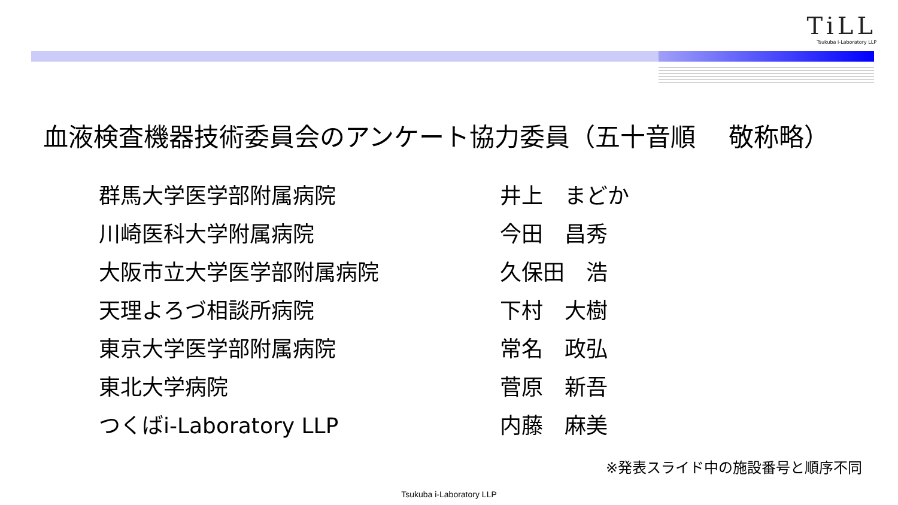TiLL
Tsukuba i-Laboratory LLP
血液検査機器技術委員会のアンケート協力委員（五十音順　 敬称略）
| 群馬大学医学部附属病院 | 井上 まどか |
| 川崎医科大学附属病院 | 今田 昌秀 |
| 大阪市立大学医学部附属病院 | 久保田 浩 |
| 天理よろづ相談所病院 | 下村 大樹 |
| 東京大学医学部附属病院 | 常名 政弘 |
| 東北大学病院 | 菅原 新吾 |
| つくばi-Laboratory LLP | 内藤 麻美 |
※発表スライド中の施設番号と順序不同
Tsukuba i-Laboratory LLP